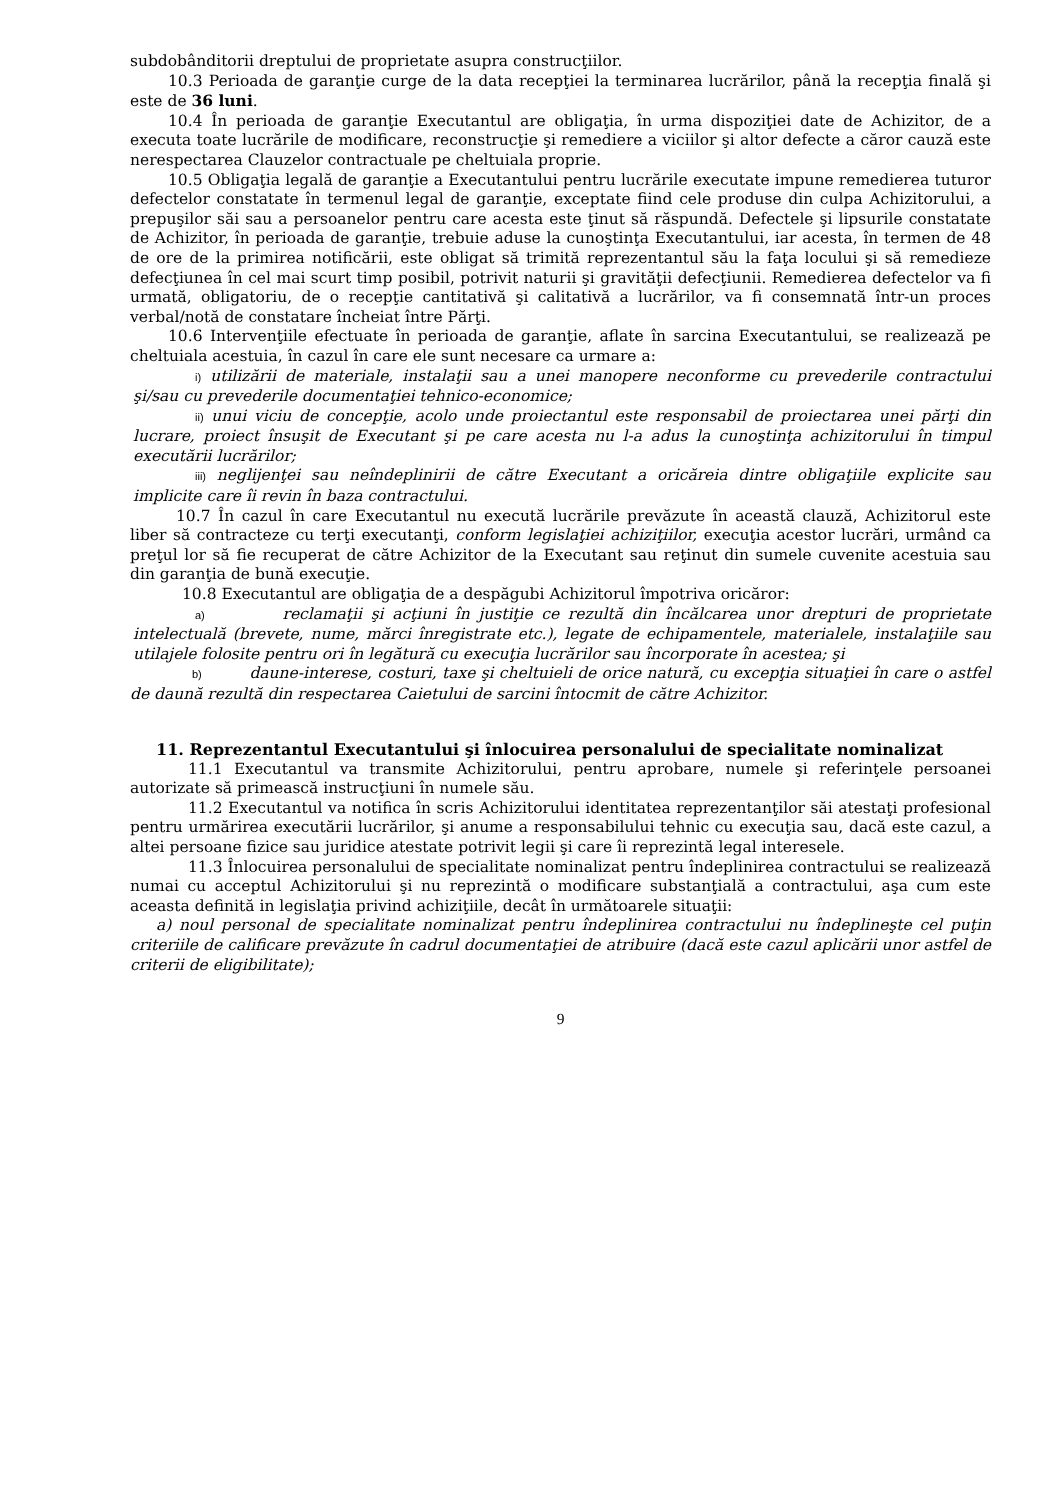subdobânditorii dreptului de proprietate asupra construcţiilor.
10.3 Perioada de garanţie curge de la data recepţiei la terminarea lucrărilor, până la recepţia finală şi este de 36 luni.
10.4 În perioada de garanţie Executantul are obligaţia, în urma dispoziţiei date de Achizitor, de a executa toate lucrările de modificare, reconstrucţie şi remediere a viciilor şi altor defecte a căror cauză este nerespectarea Clauzelor contractuale pe cheltuiala proprie.
10.5 Obligaţia legală de garanţie a Executantului pentru lucrările executate impune remedierea tuturor defectelor constatate în termenul legal de garanţie, exceptate fiind cele produse din culpa Achizitorului, a prepuşilor săi sau a persoanelor pentru care acesta este ţinut să răspundă. Defectele şi lipsurile constatate de Achizitor, în perioada de garanţie, trebuie aduse la cunoştinţa Executantului, iar acesta, în termen de 48 de ore de la primirea notificării, este obligat să trimită reprezentantul său la faţa locului şi să remedieze defecţiunea în cel mai scurt timp posibil, potrivit naturii şi gravităţii defecţiunii. Remedierea defectelor va fi urmată, obligatoriu, de o recepţie cantitativă şi calitativă a lucrărilor, va fi consemnată într-un proces verbal/notă de constatare încheiat între Părţi.
10.6 Intervenţiile efectuate în perioada de garanţie, aflate în sarcina Executantului, se realizează pe cheltuiala acestuia, în cazul în care ele sunt necesare ca urmare a:
i) utilizării de materiale, instalaţii sau a unei manopere neconforme cu prevederile contractului şi/sau cu prevederile documentaţiei tehnico-economice;
ii) unui viciu de concepţie, acolo unde proiectantul este responsabil de proiectarea unei părţi din lucrare, proiect însuşit de Executant şi pe care acesta nu l-a adus la cunoştinţa achizitorului în timpul executării lucrărilor;
iii) neglijenţei sau neîndeplinirii de către Executant a oricăreia dintre obligaţiile explicite sau implicite care îi revin în baza contractului.
10.7 În cazul în care Executantul nu execută lucrările prevăzute în această clauză, Achizitorul este liber să contracteze cu terţi executanţi, conform legislaţiei achiziţiilor, execuţia acestor lucrări, urmând ca preţul lor să fie recuperat de către Achizitor de la Executant sau reţinut din sumele cuvenite acestuia sau din garanţia de bună execuţie.
10.8 Executantul are obligaţia de a despăgubi Achizitorul împotriva oricăror:
a) reclamaţii şi acţiuni în justiţie ce rezultă din încălcarea unor drepturi de proprietate intelectuală (brevete, nume, mărci înregistrate etc.), legate de echipamentele, materialele, instalaţiile sau utilajele folosite pentru ori în legătură cu execuţia lucrărilor sau încorporate în acestea; şi
b) daune-interese, costuri, taxe şi cheltuieli de orice natură, cu excepţia situaţiei în care o astfel de daună rezultă din respectarea Caietului de sarcini întocmit de către Achizitor.
11. Reprezentantul Executantului şi înlocuirea personalului de specialitate nominalizat
11.1 Executantul va transmite Achizitorului, pentru aprobare, numele şi referinţele persoanei autorizate să primească instrucţiuni în numele său.
11.2 Executantul va notifica în scris Achizitorului identitatea reprezentanţilor săi atestaţi profesional pentru urmărirea executării lucrărilor, şi anume a responsabilului tehnic cu execuţia sau, dacă este cazul, a altei persoane fizice sau juridice atestate potrivit legii şi care îi reprezintă legal interesele.
11.3 Înlocuirea personalului de specialitate nominalizat pentru îndeplinirea contractului se realizează numai cu acceptul Achizitorului şi nu reprezintă o modificare substanţială a contractului, aşa cum este aceasta definită in legislaţia privind achiziţiile, decât în următoarele situaţii:
a) noul personal de specialitate nominalizat pentru îndeplinirea contractului nu îndeplineşte cel puţin criteriile de calificare prevăzute în cadrul documentaţiei de atribuire (dacă este cazul aplicării unor astfel de criterii de eligibilitate);
9